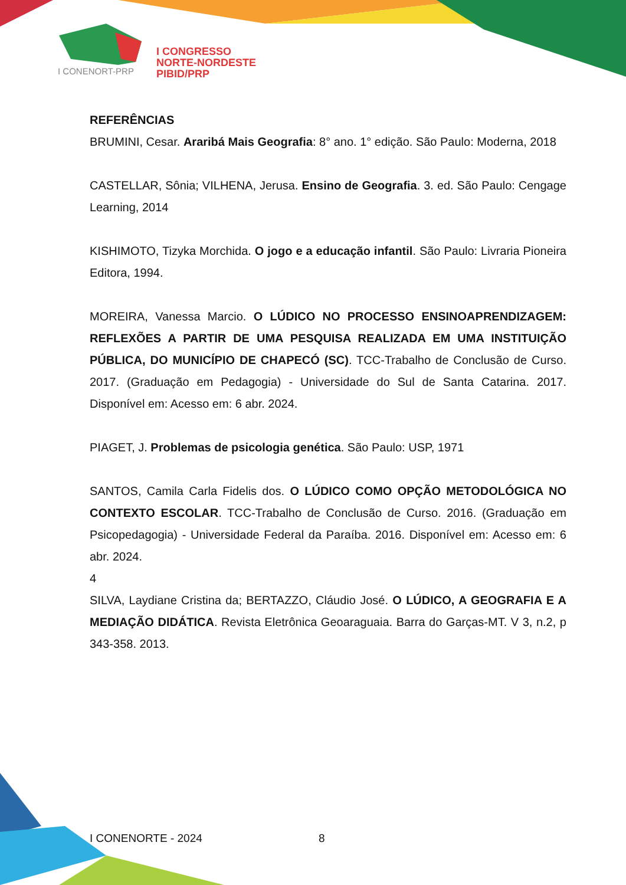I CONGRESSO
NORTE-NORDESTE
PIBID/PRP
I CONENORT-PRP
REFERÊNCIAS
BRUMINI, Cesar. Araribá Mais Geografia: 8° ano. 1° edição. São Paulo: Moderna, 2018
CASTELLAR, Sônia; VILHENA, Jerusa. Ensino de Geografia. 3. ed. São Paulo: Cengage Learning, 2014
KISHIMOTO, Tizyka Morchida. O jogo e a educação infantil. São Paulo: Livraria Pioneira Editora, 1994.
MOREIRA, Vanessa Marcio. O LÚDICO NO PROCESSO ENSINOAPRENDIZAGEM: REFLEXÕES A PARTIR DE UMA PESQUISA REALIZADA EM UMA INSTITUIÇÃO PÚBLICA, DO MUNICÍPIO DE CHAPECÓ (SC). TCC-Trabalho de Conclusão de Curso. 2017. (Graduação em Pedagogia) - Universidade do Sul de Santa Catarina. 2017. Disponível em: Acesso em: 6 abr. 2024.
PIAGET, J. Problemas de psicologia genética. São Paulo: USP, 1971
SANTOS, Camila Carla Fidelis dos. O LÚDICO COMO OPÇÃO METODOLÓGICA NO CONTEXTO ESCOLAR. TCC-Trabalho de Conclusão de Curso. 2016. (Graduação em Psicopedagogia) - Universidade Federal da Paraíba. 2016. Disponível em: Acesso em: 6 abr. 2024.
4
SILVA, Laydiane Cristina da; BERTAZZO, Cláudio José. O LÚDICO, A GEOGRAFIA E A MEDIAÇÃO DIDÁTICA. Revista Eletrônica Geoaraguaia. Barra do Garças-MT. V 3, n.2, p 343-358. 2013.
I CONENORTE - 2024 8